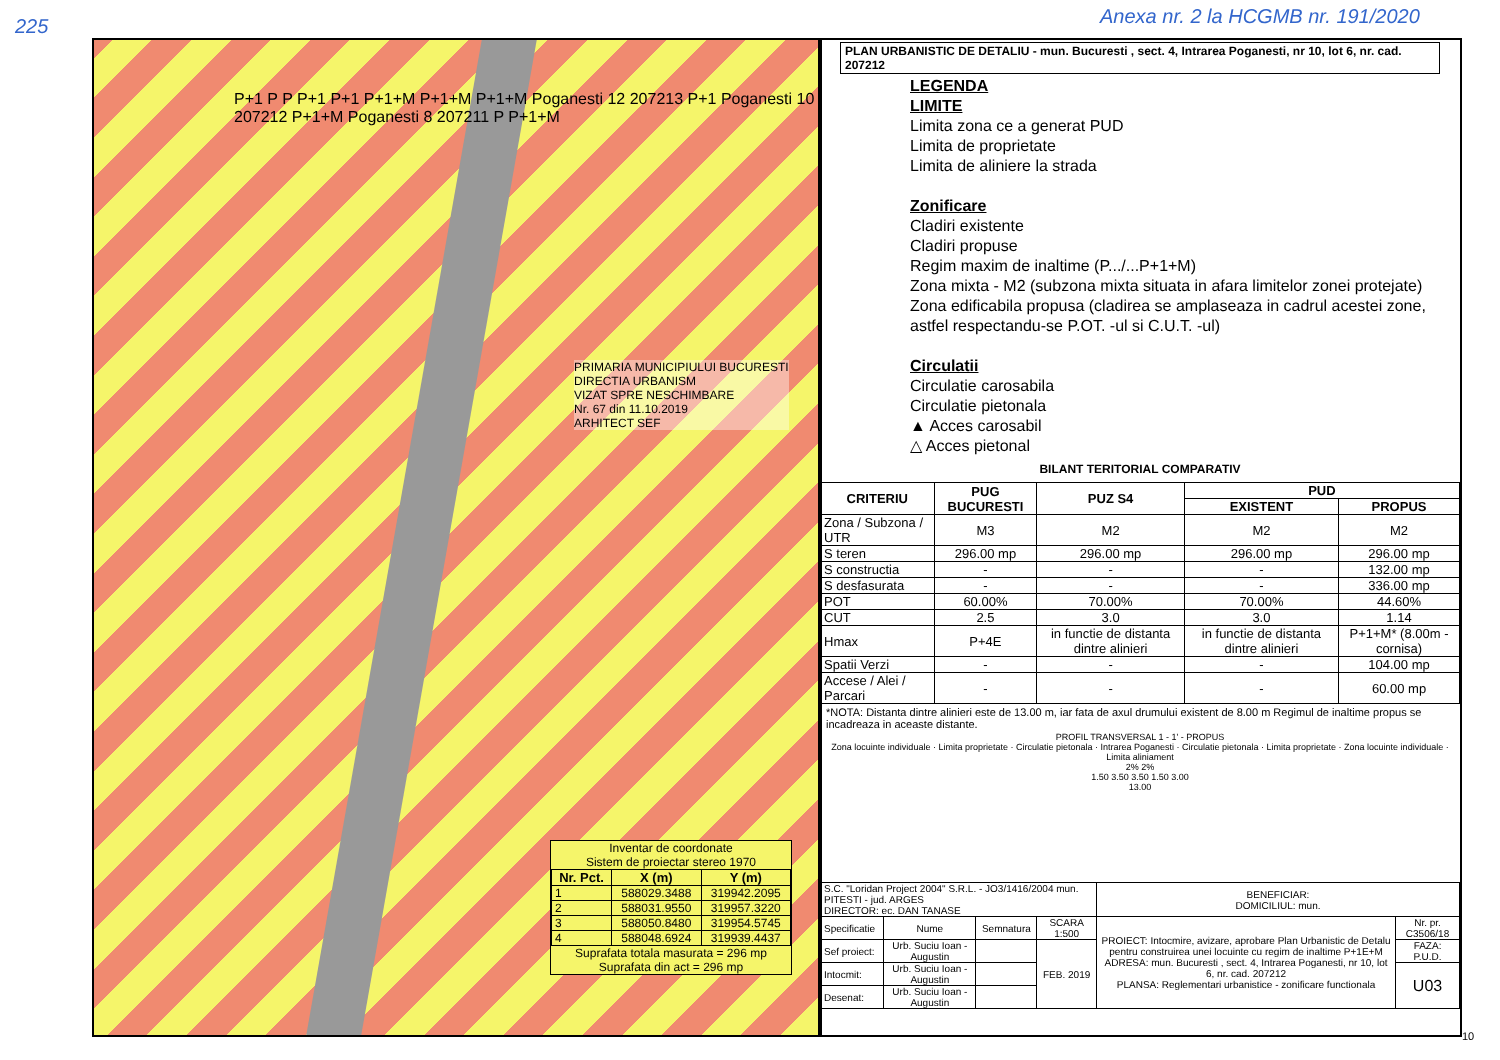225
Anexa nr. 2 la HCGMB nr. 191/2020
P+1 P P P+1 P+1 P+1+M P+1+M P+1+M Poganesti 12 207213 P+1 Poganesti 10 207212 P+1+M Poganesti 8 207211 P P+1+M
PRIMARIA MUNICIPIULUI BUCURESTI
DIRECTIA URBANISM
VIZAT SPRE NESCHIMBARE
Nr. 67 din 11.10.2019
ARHITECT SEF
Inventar de coordonate
Sistem de proiectar stereo 1970
| Nr. Pct. | X (m) | Y (m) |
| --- | --- | --- |
| 1 | 588029.3488 | 319942.2095 |
| 2 | 588031.9550 | 319957.3220 |
| 3 | 588050.8480 | 319954.5745 |
| 4 | 588048.6924 | 319939.4437 |
Suprafata totala masurata = 296 mp
Suprafata din act = 296 mp
PLAN URBANISTIC DE DETALIU - mun. Bucuresti , sect. 4, Intrarea Poganesti, nr 10, lot 6, nr. cad. 207212
LEGENDA
LIMITE
Limita zona ce a generat PUD
Limita de proprietate
Limita de aliniere la strada
Zonificare
Cladiri existente
Cladiri propuse
Regim maxim de inaltime (P.../...P+1+M)
Zona mixta - M2 (subzona mixta situata in afara limitelor zonei protejate)
Zona edificabila propusa (cladirea se amplaseaza in cadrul acestei zone, astfel respectandu-se P.OT. -ul si C.U.T. -ul)
Circulatii
Circulatie carosabila
Circulatie pietonala
▲ Acces carosabil
△ Acces pietonal
BILANT TERITORIAL COMPARATIV
| CRITERIU | PUG BUCURESTI | PUZ S4 | PUD | |
| --- | --- | --- | --- | --- |
| | | | EXISTENT | PROPUS |
| Zona / Subzona / UTR | M3 | M2 | M2 | M2 |
| S teren | 296.00 mp | 296.00 mp | 296.00 mp | 296.00 mp |
| S constructia | - | - | - | 132.00 mp |
| S desfasurata | - | - | - | 336.00 mp |
| POT | 60.00% | 70.00% | 70.00% | 44.60% |
| CUT | 2.5 | 3.0 | 3.0 | 1.14 |
| Hmax | P+4E | in functie de distanta dintre alinieri | in functie de distanta dintre alinieri | P+1+M* (8.00m - cornisa) |
| Spatii Verzi | - | - | - | 104.00 mp |
| Accese / Alei / Parcari | - | - | - | 60.00 mp |
*NOTA: Distanta dintre alinieri este de 13.00 m, iar fata de axul drumului existent de 8.00 m Regimul de inaltime propus se incadreaza in aceaste distante.
PROFIL TRANSVERSAL 1 - 1' - PROPUS
Zona locuinte individuale · Limita proprietate · Circulatie pietonala · Intrarea Poganesti · Circulatie pietonala · Limita proprietate · Zona locuinte individuale · Limita aliniament
2% 2%
1.50 3.50 3.50 1.50 3.00
13.00
| S.C. "Loridan Project 2004" S.R.L. - JO3/1416/2004 mun. PITESTI - jud. ARGES DIRECTOR: ec. DAN TANASE | | | | BENEFICIAR: DOMICILIUL: mun. | |
| Specificatie | Nume | Semnatura | SCARA 1:500 | PROIECT: Intocmire, avizare, aprobare Plan Urbanistic de Detalu pentru construirea unei locuinte cu regim de inaltime P+1E+M ADRESA: mun. Bucuresti , sect. 4, Intrarea Poganesti, nr 10, lot 6, nr. cad. 207212 PLANSA: Reglementari urbanistice - zonificare functionala | Nr. pr. C3506/18 |
| Sef proiect: | Urb. Suciu Ioan - Augustin | | FEB. 2019 | | FAZA: P.U.D. |
| Intocmit: | Urb. Suciu Ioan - Augustin | | | | U03 |
| Desenat: | Urb. Suciu Ioan - Augustin | | | | |
10